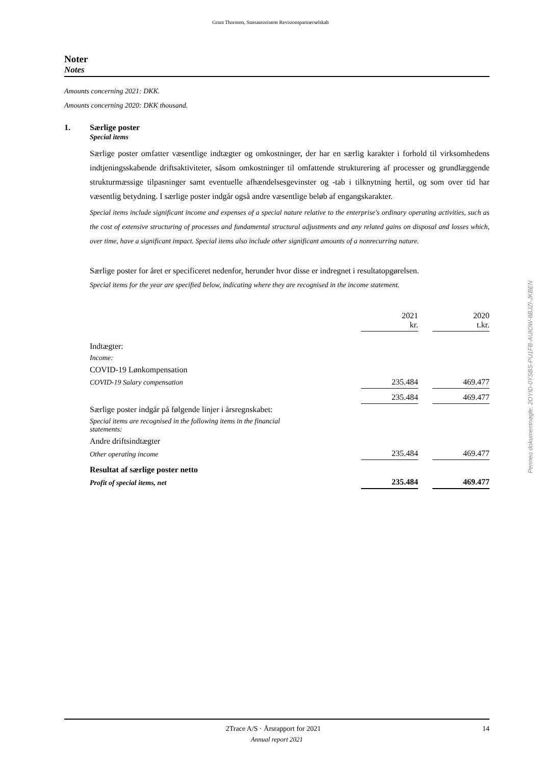Grant Thornton, Statsautoriseret Revisionspartnerselskab
Noter
Notes
Amounts concerning 2021: DKK.
Amounts concerning 2020: DKK thousand.
1. Særlige poster
Special items
Særlige poster omfatter væsentlige indtægter og omkostninger, der har en særlig karakter i forhold til virksomhedens indtjeningsskabende driftsaktiviteter, såsom omkostninger til omfattende strukturering af processer og grundlæggende strukturmæssige tilpasninger samt eventuelle afhændelsesgevinster og -tab i tilknytning hertil, og som over tid har væsentlig betydning. I særlige poster indgår også andre væsentlige beløb af engangskarakter.
Special items include significant income and expenses of a special nature relative to the enterprise's ordinary operating activities, such as the cost of extensive structuring of processes and fundamental structural adjustments and any related gains on disposal and losses which, over time, have a significant impact. Special items also include other significant amounts of a nonrecurring nature.
Særlige poster for året er specificeret nedenfor, herunder hvor disse er indregnet i resultatopgørelsen.
Special items for the year are specified below, indicating where they are recognised in the income statement.
| | 2021 kr. | | 2020 t.kr. |
| Indtægter: | | | |
| Income: | | | |
| COVID-19 Lønkompensation | | | |
| COVID-19 Salary compensation | 235.484 | | 469.477 |
| | 235.484 | | 469.477 |
| Særlige poster indgår på følgende linjer i årsregnskabet: | | | |
| Special items are recognised in the following items in the financial statements: | | | |
| Andre driftsindtægter | | | |
| Other operating income | 235.484 | | 469.477 |
| Resultat af særlige poster netto | | | |
| Profit of special items, net | 235.484 | | 469.477 |
Penneo dokumentnøgle: 2OYID-0YSBS-PU1FB-AUIOW-8BJZI-JKBEN
2Trace A/S · Årsrapport for 2021 14
Annual report 2021